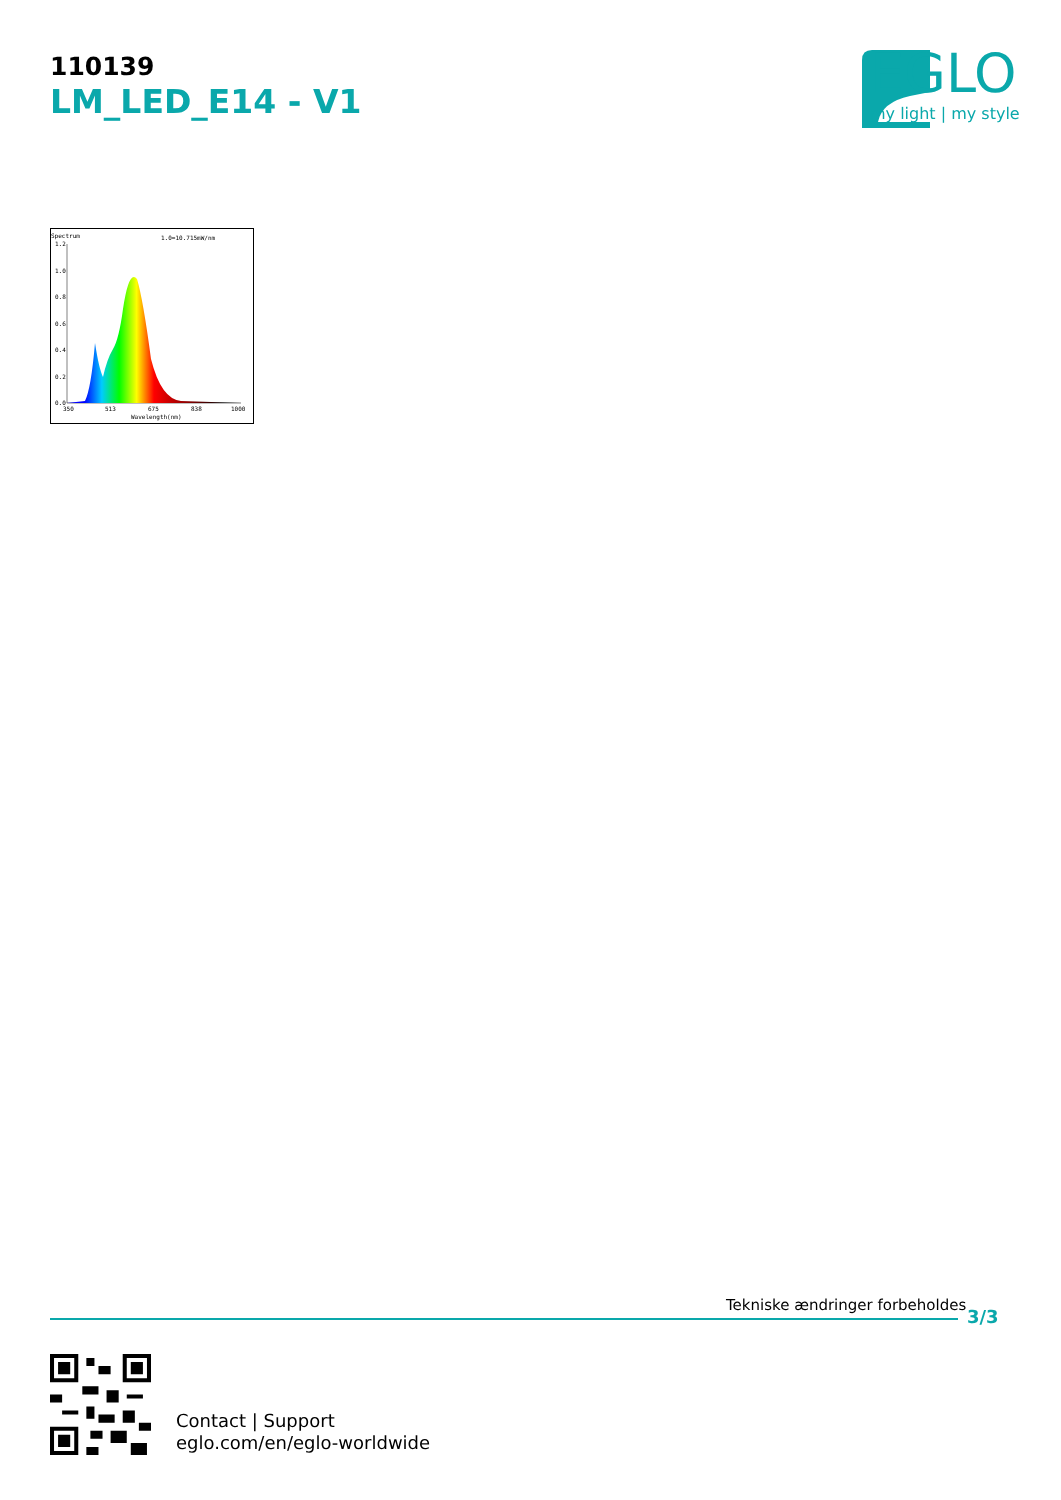110139
LM_LED_E14 - V1 EGLO
my light | my style
Spectrum
1.0=10.715mW/nm
1.2
1.0
0.8
0.6
0.4
0.2
0.0
350
513
675
838
1000
Wavelength(nm)
Tekniske ændringer forbeholdes
3/3
Contact | Support
eglo.com/en/eglo-worldwide